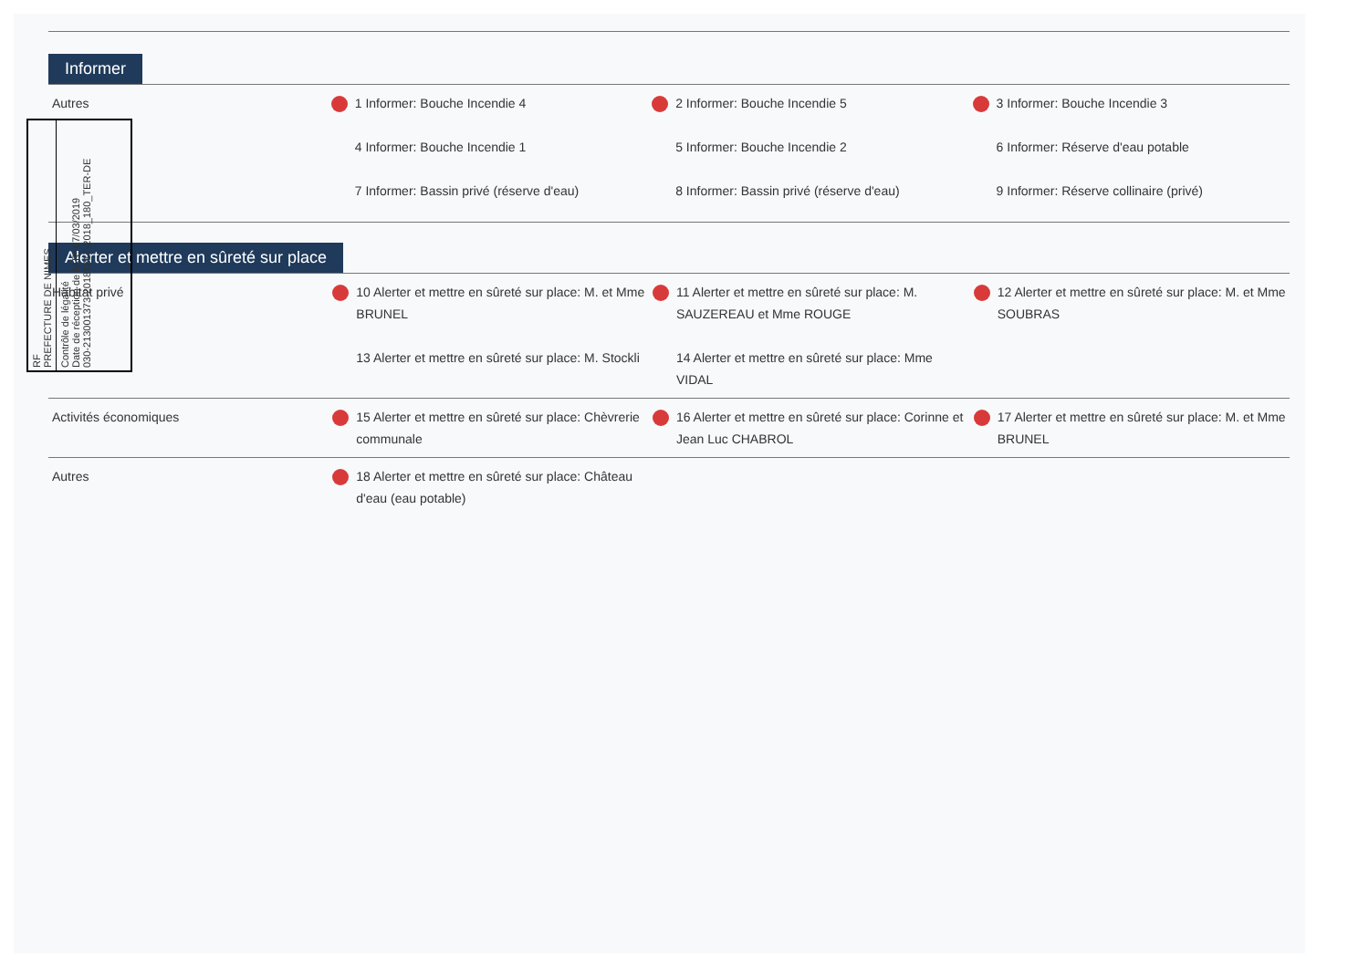Informer
| Autres | 1 Informer: Bouche Incendie 4 4 Informer: Bouche Incendie 1 7 Informer: Bassin privé (réserve d'eau) | 2 Informer: Bouche Incendie 5 5 Informer: Bouche Incendie 2 8 Informer: Bassin privé (réserve d'eau) | 3 Informer: Bouche Incendie 3 6 Informer: Réserve d'eau potable 9 Informer: Réserve collinaire (privé) |
Alerter et mettre en sûreté sur place
| Habitat privé | 10 Alerter et mettre en sûreté sur place: M. et Mme BRUNEL 13 Alerter et mettre en sûreté sur place: M. Stockli | 11 Alerter et mettre en sûreté sur place: M. SAUZEREAU et Mme ROUGE 14 Alerter et mettre en sûreté sur place: Mme VIDAL | 12 Alerter et mettre en sûreté sur place: M. et Mme SOUBRAS |
| Activités économiques | 15 Alerter et mettre en sûreté sur place: Chèvrerie communale | 16 Alerter et mettre en sûreté sur place: Corinne et Jean Luc CHABROL | 17 Alerter et mettre en sûreté sur place: M. et Mme BRUNEL |
| Autres | 18 Alerter et mettre en sûreté sur place: Château d'eau (eau potable) | | |
RF
PREFECTURE DE NIMES
Contrôle de légalité
Date de réception de l'AR: 07/03/2019
030-213001373-20181217-2018_180_TER-DE